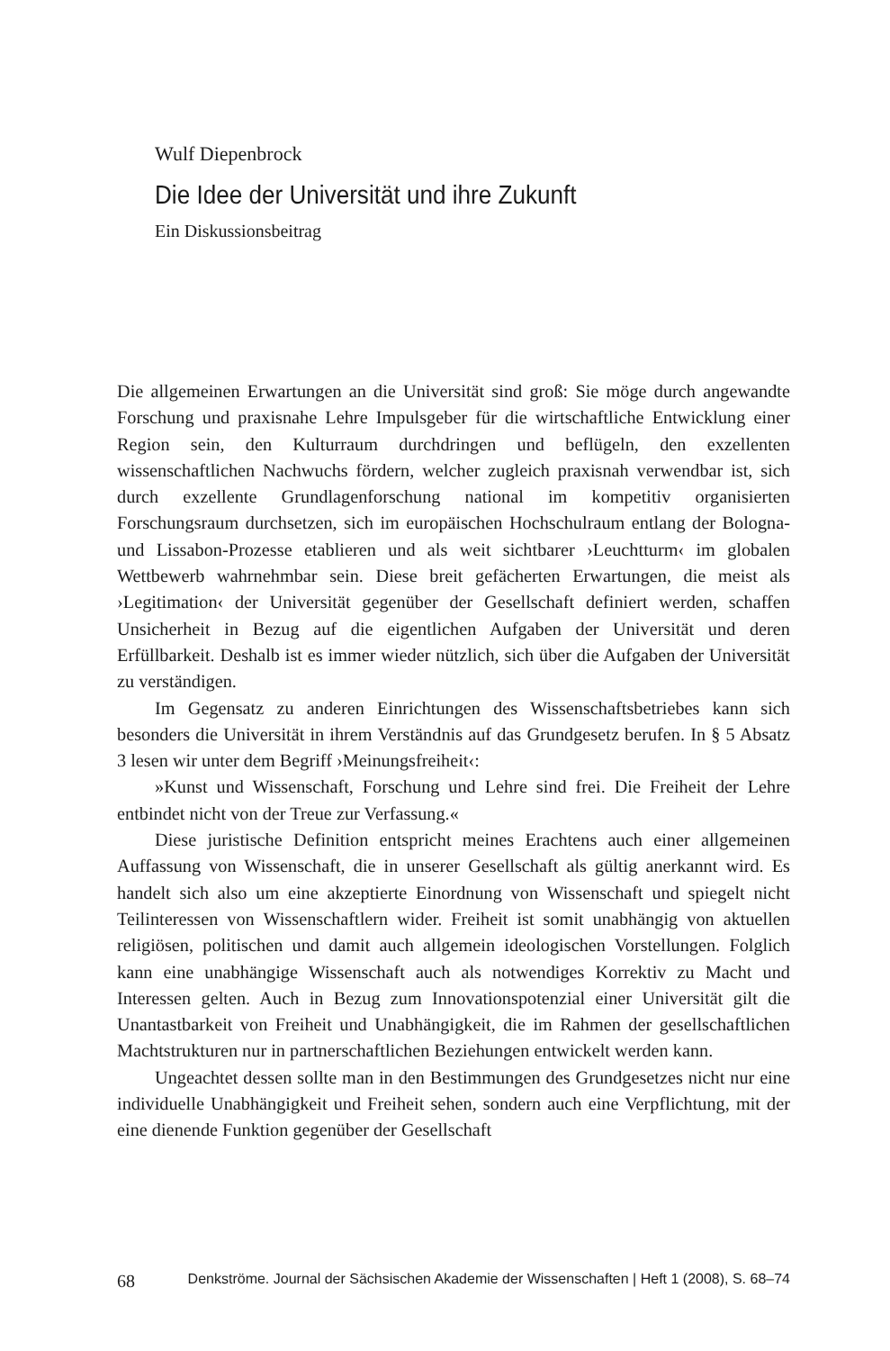Wulf Diepenbrock
Die Idee der Universität und ihre Zukunft
Ein Diskussionsbeitrag
Die allgemeinen Erwartungen an die Universität sind groß: Sie möge durch angewandte Forschung und praxisnahe Lehre Impulsgeber für die wirtschaftliche Entwicklung einer Region sein, den Kulturraum durchdringen und beflügeln, den exzellenten wissenschaftlichen Nachwuchs fördern, welcher zugleich praxisnah verwendbar ist, sich durch exzellente Grundlagenforschung national im kompetitiv organisierten Forschungsraum durchsetzen, sich im europäischen Hochschulraum entlang der Bologna- und Lissabon-Prozesse etablieren und als weit sichtbarer ›Leuchtturm‹ im globalen Wettbewerb wahrnehmbar sein. Diese breit gefächerten Erwartungen, die meist als ›Legitimation‹ der Universität gegenüber der Gesellschaft definiert werden, schaffen Unsicherheit in Bezug auf die eigentlichen Aufgaben der Universität und deren Erfüllbarkeit. Deshalb ist es immer wieder nützlich, sich über die Aufgaben der Universität zu verständigen.
Im Gegensatz zu anderen Einrichtungen des Wissenschaftsbetriebes kann sich besonders die Universität in ihrem Verständnis auf das Grundgesetz berufen. In § 5 Absatz 3 lesen wir unter dem Begriff ›Meinungsfreiheit‹:
»Kunst und Wissenschaft, Forschung und Lehre sind frei. Die Freiheit der Lehre entbindet nicht von der Treue zur Verfassung.«
Diese juristische Definition entspricht meines Erachtens auch einer allgemeinen Auffassung von Wissenschaft, die in unserer Gesellschaft als gültig anerkannt wird. Es handelt sich also um eine akzeptierte Einordnung von Wissenschaft und spiegelt nicht Teilinteressen von Wissenschaftlern wider. Freiheit ist somit unabhängig von aktuellen religiösen, politischen und damit auch allgemein ideologischen Vorstellungen. Folglich kann eine unabhängige Wissenschaft auch als notwendiges Korrektiv zu Macht und Interessen gelten. Auch in Bezug zum Innovationspotenzial einer Universität gilt die Unantastbarkeit von Freiheit und Unabhängigkeit, die im Rahmen der gesellschaftlichen Machtstrukturen nur in partnerschaftlichen Beziehungen entwickelt werden kann.
Ungeachtet dessen sollte man in den Bestimmungen des Grundgesetzes nicht nur eine individuelle Unabhängigkeit und Freiheit sehen, sondern auch eine Verpflichtung, mit der eine dienende Funktion gegenüber der Gesellschaft
68 Denkströme. Journal der Sächsischen Akademie der Wissenschaften | Heft 1 (2008), S. 68–74